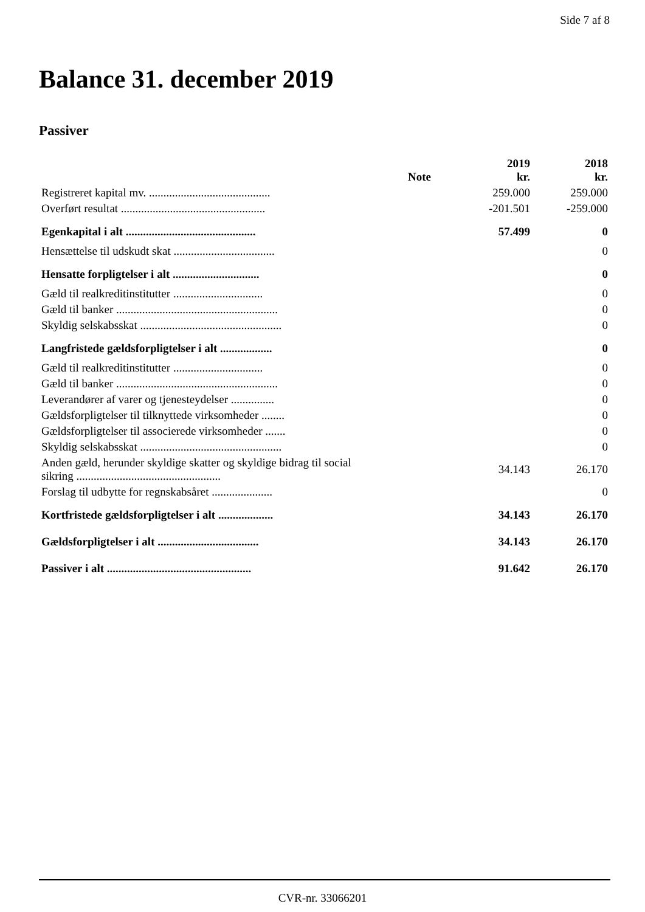Side 7 af 8
Balance 31. december 2019
Passiver
| | Note | 2019 kr. | 2018 kr. |
| --- | --- | --- | --- |
| Registreret kapital mv. .......................................... | | 259.000 | 259.000 |
| Overført resultat .................................................. | | -201.501 | -259.000 |
| Egenkapital i alt ............................................. | | 57.499 | 0 |
| Hensættelse til udskudt skat ................................... | | | 0 |
| Hensatte forpligtelser i alt .............................. | | | 0 |
| Gæld til realkreditinstitutter ............................... | | | 0 |
| Gæld til banker ........................................................ | | | 0 |
| Skyldig selskabsskat ................................................. | | | 0 |
| Langfristede gældsforpligtelser i alt .................. | | | 0 |
| Gæld til realkreditinstitutter ............................... | | | 0 |
| Gæld til banker ........................................................ | | | 0 |
| Leverandører af varer og tjenesteydelser ............... | | | 0 |
| Gældsforpligtelser til tilknyttede virksomheder ........ | | | 0 |
| Gældsforpligtelser til associerede virksomheder ....... | | | 0 |
| Skyldig selskabsskat ................................................. | | | 0 |
| Anden gæld, herunder skyldige skatter og skyldige bidrag til social sikring .................................................. | | 34.143 | 26.170 |
| Forslag til udbytte for regnskabsåret ..................... | | | 0 |
| Kortfristede gældsforpligtelser i alt ................... | | 34.143 | 26.170 |
| Gældsforpligtelser i alt ................................... | | 34.143 | 26.170 |
| Passiver i alt .................................................. | | 91.642 | 26.170 |
CVR-nr. 33066201